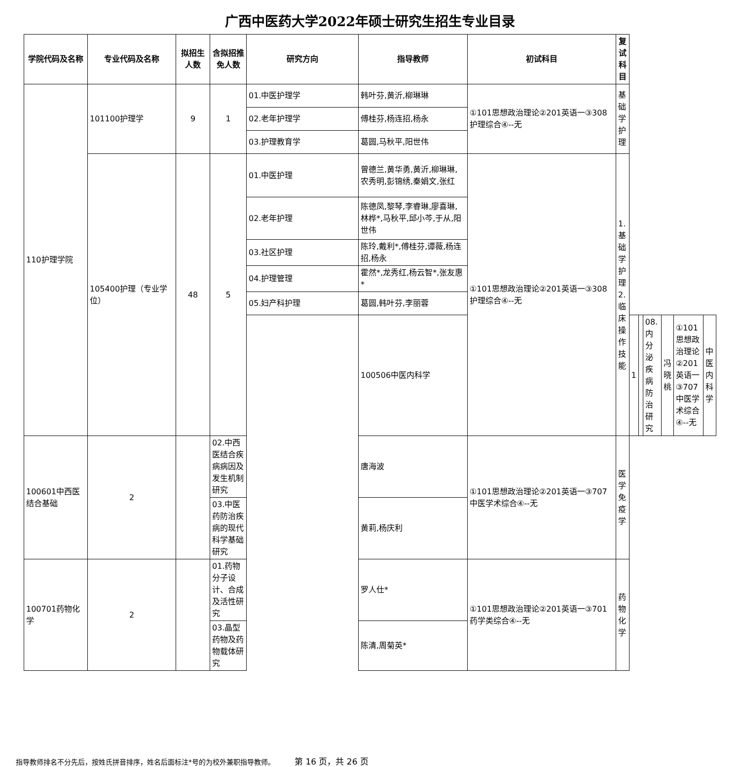广西中医药大学2022年硕士研究生招生专业目录
| 学院代码及名称 | 专业代码及名称 | 拟招生人数 | 含拟招推免人数 | 研究方向 | 指导教师 | 初试科目 | 复试科目 | | | | | | |
| --- | --- | --- | --- | --- | --- | --- | --- | --- | --- | --- | --- | --- | --- |
| 110护理学院 | 101100护理学 | 9 | 1 | 01.中医护理学 | 韩叶芬,黄沂,柳琳琳 | ①101思想政治理论②201英语一③308护理综合④--无 | 基础学护理 | | | | | | |
| | | | | 02.老年护理学 | 傅桂芬,杨连招,杨永 | | | | | | | | |
| | | | | 03.护理教育学 | 葛圆,马秋平,阳世伟 | | | | | | | | |
| | 105400护理（专业学位） | 48 | 5 | 01.中医护理 | 曾德兰,黄华勇,黄沂,柳琳琳,农秀明,彭锦绣,秦娟文,张红 | ①101思想政治理论②201英语一③308护理综合④--无 | 1.基础学护理 2.临床操作技能 | | | | | | |
| | | | | 02.老年护理 | 陈德凤,黎琴,李睿琳,廖喜琳,林桦*,马秋平,邱小芩,于从,阳世伟 | | | | | | | | |
| | | | | 03.社区护理 | 陈玲,戴利*,傅桂芬,谭薇,杨连招,杨永 | | | | | | | | |
| | | | | 04.护理管理 | 霍然*,龙秀红,杨云智*,张友惠* | | | | | | | | |
| | | | | 05.妇产科护理 | 葛圆,韩叶芬,李丽蓉 | | | | | | | | |
| | | | | | 100506中医内科学 | | | 1 | | 08.内分泌疾病防治研究 | 冯晓桃 | ①101思想政治理论②201英语一③707中医学术综合④--无 | 中医内科学 |
| 100601中西医结合基础 | 2 | | 02.中西医结合疾病病因及发生机制研究 | | 唐海波 | ①101思想政治理论②201英语一③707中医学术综合④--无 | 医学免疫学 | | | | | | |
| | | | 03.中医药防治疾病的现代科学基础研究 | | 黄莉,杨庆利 | | | | | | | | |
| 100701药物化学 | 2 | | 01.药物分子设计、合成及活性研究 | | 罗人仕* | ①101思想政治理论②201英语一③701药学类综合④--无 | 药物化学 | | | | | | |
| | | | 03.晶型药物及药物载体研究 | | 陈清,周菊英* | | | | | | | | |
指导教师排名不分先后，按姓氏拼音排序，姓名后面标注*号的为校外兼职指导教师。 第 16 页，共 26 页